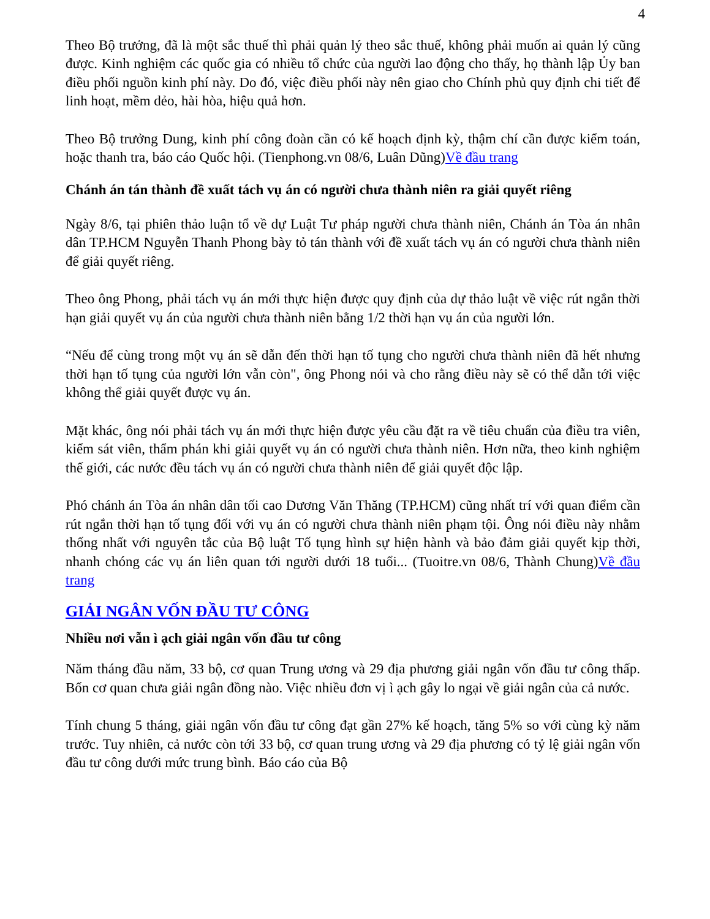4
Theo Bộ trưởng, đã là một sắc thuế thì phải quản lý theo sắc thuế, không phải muốn ai quản lý cũng được. Kinh nghiệm các quốc gia có nhiều tổ chức của người lao động cho thấy, họ thành lập Ủy ban điều phối nguồn kinh phí này. Do đó, việc điều phối này nên giao cho Chính phủ quy định chi tiết để linh hoạt, mềm dẻo, hài hòa, hiệu quả hơn.
Theo Bộ trưởng Dung, kinh phí công đoàn cần có kế hoạch định kỳ, thậm chí cần được kiểm toán, hoặc thanh tra, báo cáo Quốc hội. (Tienphong.vn 08/6, Luân Dũng)Về đầu trang
Chánh án tán thành đề xuất tách vụ án có người chưa thành niên ra giải quyết riêng
Ngày 8/6, tại phiên thảo luận tổ về dự Luật Tư pháp người chưa thành niên, Chánh án Tòa án nhân dân TP.HCM Nguyễn Thanh Phong bày tỏ tán thành với đề xuất tách vụ án có người chưa thành niên để giải quyết riêng.
Theo ông Phong, phải tách vụ án mới thực hiện được quy định của dự thảo luật về việc rút ngắn thời hạn giải quyết vụ án của người chưa thành niên bằng 1/2 thời hạn vụ án của người lớn.
“Nếu để cùng trong một vụ án sẽ dẫn đến thời hạn tố tụng cho người chưa thành niên đã hết nhưng thời hạn tố tụng của người lớn vẫn còn", ông Phong nói và cho rằng điều này sẽ có thể dẫn tới việc không thể giải quyết được vụ án.
Mặt khác, ông nói phải tách vụ án mới thực hiện được yêu cầu đặt ra về tiêu chuẩn của điều tra viên, kiểm sát viên, thẩm phán khi giải quyết vụ án có người chưa thành niên. Hơn nữa, theo kinh nghiệm thế giới, các nước đều tách vụ án có người chưa thành niên để giải quyết độc lập.
Phó chánh án Tòa án nhân dân tối cao Dương Văn Thăng (TP.HCM) cũng nhất trí với quan điểm cần rút ngắn thời hạn tố tụng đối với vụ án có người chưa thành niên phạm tội. Ông nói điều này nhằm thống nhất với nguyên tắc của Bộ luật Tố tụng hình sự hiện hành và bảo đảm giải quyết kịp thời, nhanh chóng các vụ án liên quan tới người dưới 18 tuổi... (Tuoitre.vn 08/6, Thành Chung)Về đầu trang
GIẢI NGÂN VỐN ĐẦU TƯ CÔNG
Nhiều nơi vẫn ì ạch giải ngân vốn đầu tư công
Năm tháng đầu năm, 33 bộ, cơ quan Trung ương và 29 địa phương giải ngân vốn đầu tư công thấp. Bốn cơ quan chưa giải ngân đồng nào. Việc nhiều đơn vị ì ạch gây lo ngại về giải ngân của cả nước.
Tính chung 5 tháng, giải ngân vốn đầu tư công đạt gần 27% kế hoạch, tăng 5% so với cùng kỳ năm trước. Tuy nhiên, cả nước còn tới 33 bộ, cơ quan trung ương và 29 địa phương có tỷ lệ giải ngân vốn đầu tư công dưới mức trung bình. Báo cáo của Bộ